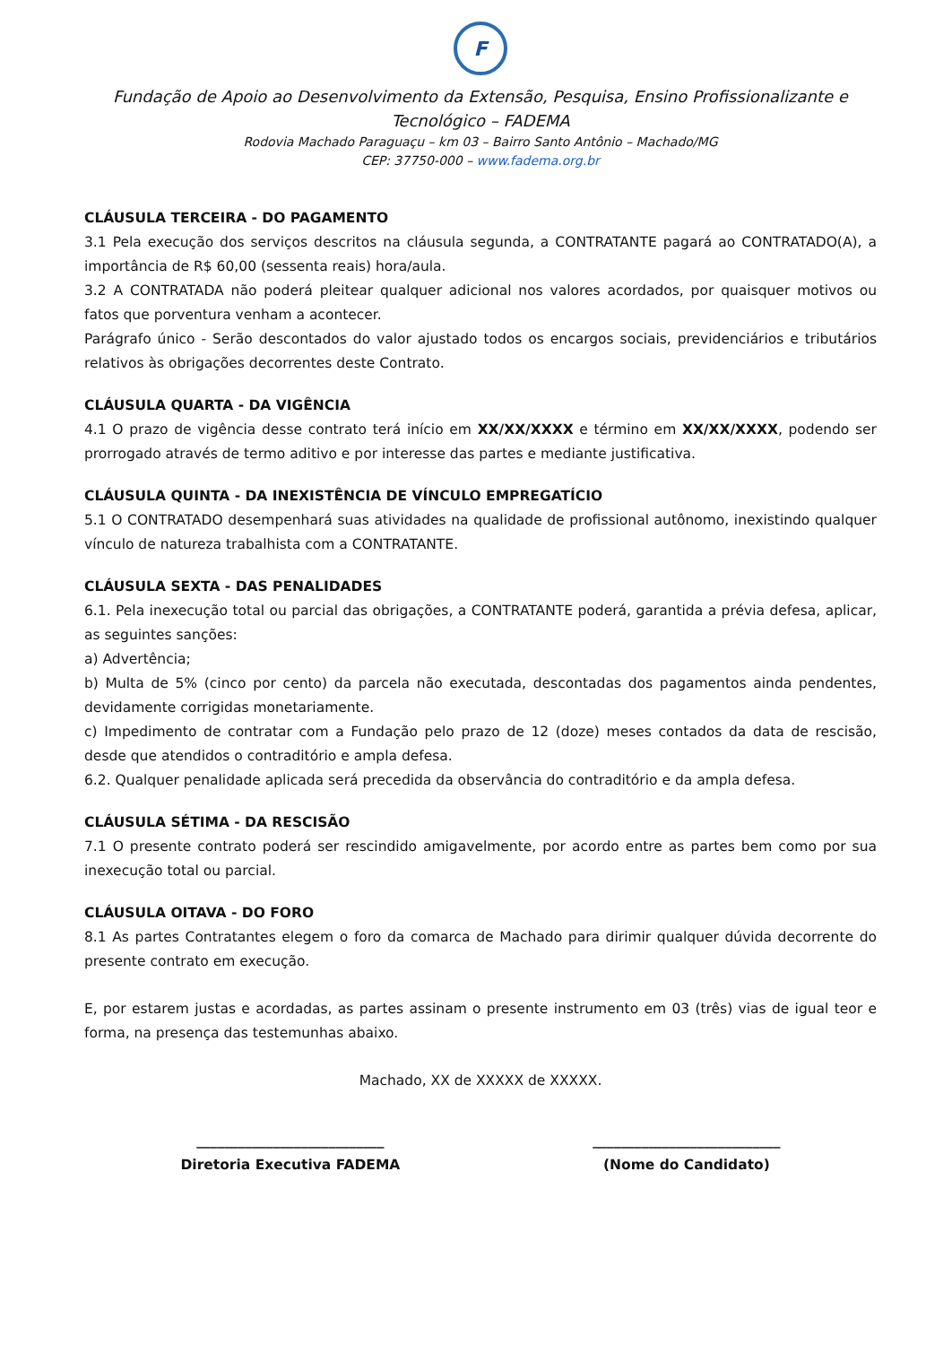F
Fundação de Apoio ao Desenvolvimento da Extensão, Pesquisa, Ensino Profissionalizante e Tecnológico – FADEMA
Rodovia Machado Paraguaçu – km 03 – Bairro Santo Antônio – Machado/MG
CEP: 37750-000 – www.fadema.org.br
CLÁUSULA TERCEIRA - DO PAGAMENTO
3.1 Pela execução dos serviços descritos na cláusula segunda, a CONTRATANTE pagará ao CONTRATADO(A), a importância de R$ 60,00 (sessenta reais) hora/aula.
3.2 A CONTRATADA não poderá pleitear qualquer adicional nos valores acordados, por quaisquer motivos ou fatos que porventura venham a acontecer.
Parágrafo único - Serão descontados do valor ajustado todos os encargos sociais, previdenciários e tributários relativos às obrigações decorrentes deste Contrato.
CLÁUSULA QUARTA - DA VIGÊNCIA
4.1 O prazo de vigência desse contrato terá início em XX/XX/XXXX e término em XX/XX/XXXX, podendo ser prorrogado através de termo aditivo e por interesse das partes e mediante justificativa.
CLÁUSULA QUINTA - DA INEXISTÊNCIA DE VÍNCULO EMPREGATÍCIO
5.1 O CONTRATADO desempenhará suas atividades na qualidade de profissional autônomo, inexistindo qualquer vínculo de natureza trabalhista com a CONTRATANTE.
CLÁUSULA SEXTA - DAS PENALIDADES
6.1. Pela inexecução total ou parcial das obrigações, a CONTRATANTE poderá, garantida a prévia defesa, aplicar, as seguintes sanções:
a) Advertência;
b) Multa de 5% (cinco por cento) da parcela não executada, descontadas dos pagamentos ainda pendentes, devidamente corrigidas monetariamente.
c) Impedimento de contratar com a Fundação pelo prazo de 12 (doze) meses contados da data de rescisão, desde que atendidos o contraditório e ampla defesa.
6.2. Qualquer penalidade aplicada será precedida da observância do contraditório e da ampla defesa.
CLÁUSULA SÉTIMA - DA RESCISÃO
7.1 O presente contrato poderá ser rescindido amigavelmente, por acordo entre as partes bem como por sua inexecução total ou parcial.
CLÁUSULA OITAVA - DO FORO
8.1 As partes Contratantes elegem o foro da comarca de Machado para dirimir qualquer dúvida decorrente do presente contrato em execução.
E, por estarem justas e acordadas, as partes assinam o presente instrumento em 03 (três) vias de igual teor e forma, na presença das testemunhas abaixo.
Machado, XX de XXXXX de XXXXX.
___________________________
Diretoria Executiva FADEMA
___________________________
(Nome do Candidato)